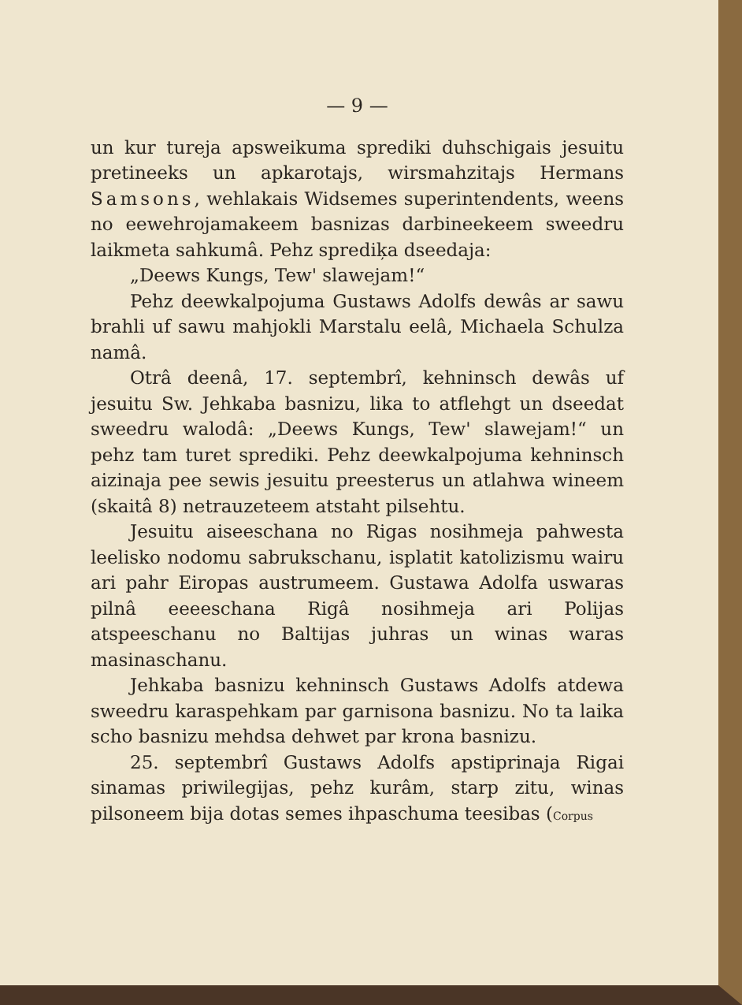— 9 —
un kur tureja apsweikuma sprediki duhschigais jesuitu pretineeks un apkarotajs, wirsmahzitajs Hermans Samsons, wehlakais Widsemes superintendents, weens no eewehrojamakeem basnizas darbineekeem sweedru laikmeta sahkumâ. Pehz sprediķa dseedaja:
„Deews Kungs, Tew' slawejam!“
Pehz deewkalpojuma Gustaws Adolfs dewâs ar sawu brahli uf sawu mahjokli Marstalu eelâ, Michaela Schulza namâ.
Otrâ deenâ, 17. septembrî, kehninsch dewâs uf jesuitu Sw. Jehkaba basnizu, lika to atflehgt un dseedat sweedru walodâ: „Deews Kungs, Tew' slawejam!“ un pehz tam turet sprediki. Pehz deewkalpojuma kehninsch aizinaja pee sewis jesuitu preesterus un atlahwa wineem (skaitâ 8) netrauzeteem atstaht pilsehtu.
Jesuitu aiseeschana no Rigas nosihmeja pahwesta leelisko nodomu sabrukschanu, isplatit katolizismu wairu ari pahr Eiropas austrumeem. Gustawa Adolfa uswaras pilnâ eeeeschana Rigâ nosihmeja ari Polijas atspeeschanu no Baltijas juhras un winas waras masinaschanu.
Jehkaba basnizu kehninsch Gustaws Adolfs atdewa sweedru karaspehkam par garnisona basnizu. No ta laika scho basnizu mehdsa dehwet par krona basnizu.
25. septembrî Gustaws Adolfs apstiprinaja Rigai sinamas priwilegijas, pehz kurâm, starp zitu, winas pilsoneem bija dotas semes ihpaschuma teesibas (Corpus